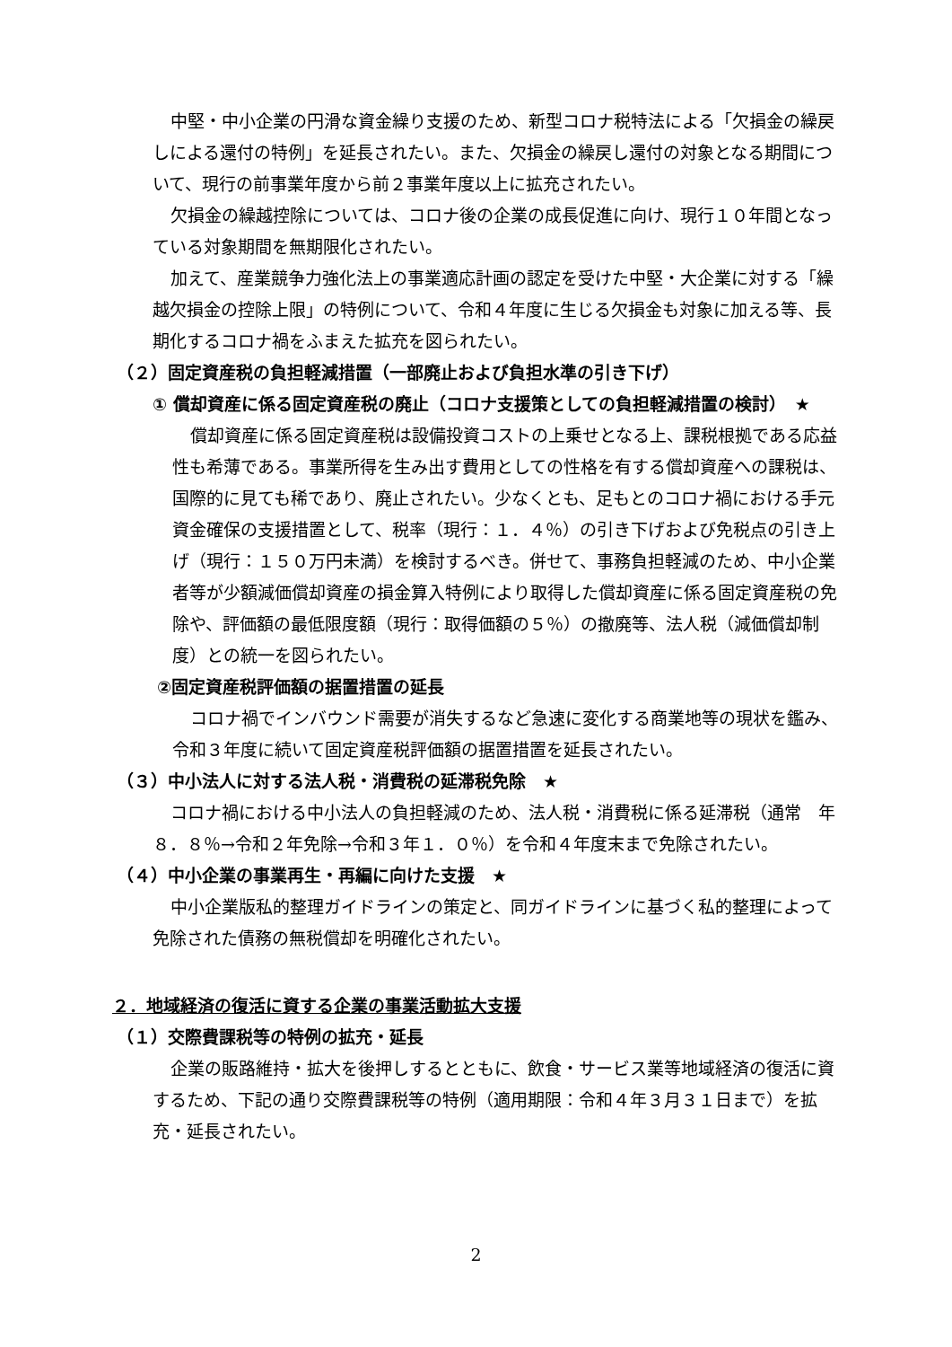中堅・中小企業の円滑な資金繰り支援のため、新型コロナ税特法による「欠損金の繰戻しによる還付の特例」を延長されたい。また、欠損金の繰戻し還付の対象となる期間について、現行の前事業年度から前２事業年度以上に拡充されたい。
欠損金の繰越控除については、コロナ後の企業の成長促進に向け、現行１０年間となっている対象期間を無期限化されたい。
加えて、産業競争力強化法上の事業適応計画の認定を受けた中堅・大企業に対する「繰越欠損金の控除上限」の特例について、令和４年度に生じる欠損金も対象に加える等、長期化するコロナ禍をふまえた拡充を図られたい。
（２）固定資産税の負担軽減措置（一部廃止および負担水準の引き下げ）
① 償却資産に係る固定資産税の廃止（コロナ支援策としての負担軽減措置の検討）　★
償却資産に係る固定資産税は設備投資コストの上乗せとなる上、課税根拠である応益性も希薄である。事業所得を生み出す費用としての性格を有する償却資産への課税は、国際的に見ても稀であり、廃止されたい。少なくとも、足もとのコロナ禍における手元資金確保の支援措置として、税率（現行：１．４％）の引き下げおよび免税点の引き上げ（現行：１５０万円未満）を検討するべき。併せて、事務負担軽減のため、中小企業者等が少額減価償却資産の損金算入特例により取得した償却資産に係る固定資産税の免除や、評価額の最低限度額（現行：取得価額の５％）の撤廃等、法人税（減価償却制度）との統一を図られたい。
②固定資産税評価額の据置措置の延長
コロナ禍でインバウンド需要が消失するなど急速に変化する商業地等の現状を鑑み、令和３年度に続いて固定資産税評価額の据置措置を延長されたい。
（３）中小法人に対する法人税・消費税の延滞税免除　★
コロナ禍における中小法人の負担軽減のため、法人税・消費税に係る延滞税（通常　年８．８％→令和２年免除→令和３年１．０％）を令和４年度末まで免除されたい。
（４）中小企業の事業再生・再編に向けた支援　★
中小企業版私的整理ガイドラインの策定と、同ガイドラインに基づく私的整理によって免除された債務の無税償却を明確化されたい。
２．地域経済の復活に資する企業の事業活動拡大支援
（１）交際費課税等の特例の拡充・延長
企業の販路維持・拡大を後押しするとともに、飲食・サービス業等地域経済の復活に資するため、下記の通り交際費課税等の特例（適用期限：令和４年３月３１日まで）を拡充・延長されたい。
2